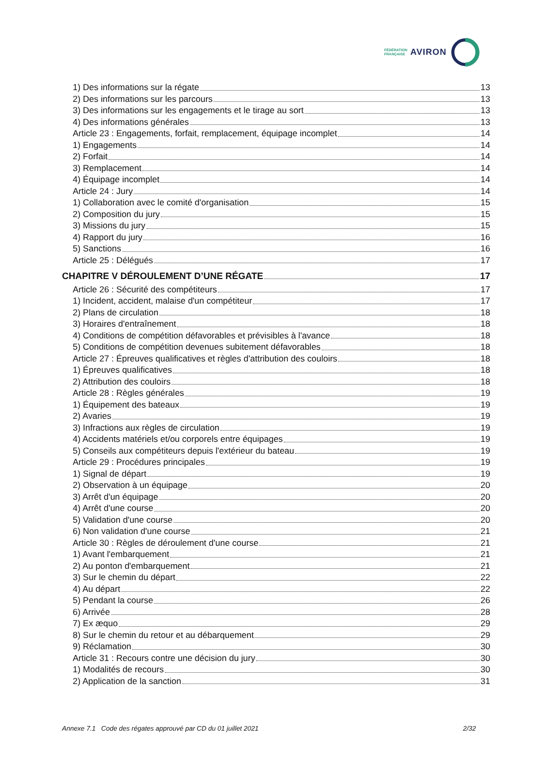FÉDÉRATION
FRANÇAISE
AVIRON
1) Des informations sur la régate 13
2) Des informations sur les parcours 13
3) Des informations sur les engagements et le tirage au sort 13
4) Des informations générales 13
Article 23 : Engagements, forfait, remplacement, équipage incomplet 14
1) Engagements 14
2) Forfait 14
3) Remplacement 14
4) Équipage incomplet 14
Article 24 : Jury 14
1) Collaboration avec le comité d'organisation 15
2) Composition du jury 15
3) Missions du jury 15
4) Rapport du jury 16
5) Sanctions 16
Article 25 : Délégués 17
CHAPITRE V DÉROULEMENT D’UNE RÉGATE 17
Article 26 : Sécurité des compétiteurs 17
1) Incident, accident, malaise d'un compétiteur 17
2) Plans de circulation 18
3) Horaires d'entraînement 18
4) Conditions de compétition défavorables et prévisibles à l'avance 18
5) Conditions de compétition devenues subitement défavorables 18
Article 27 : Épreuves qualificatives et règles d'attribution des couloirs 18
1) Épreuves qualificatives 18
2) Attribution des couloirs 18
Article 28 : Règles générales 19
1) Équipement des bateaux 19
2) Avaries 19
3) Infractions aux règles de circulation 19
4) Accidents matériels et/ou corporels entre équipages 19
5) Conseils aux compétiteurs depuis l'extérieur du bateau 19
Article 29 : Procédures principales 19
1) Signal de départ 19
2) Observation à un équipage 20
3) Arrêt d'un équipage 20
4) Arrêt d'une course 20
5) Validation d'une course 20
6) Non validation d'une course 21
Article 30 : Règles de déroulement d'une course 21
1) Avant l'embarquement 21
2) Au ponton d'embarquement 21
3) Sur le chemin du départ 22
4) Au départ 22
5) Pendant la course 26
6) Arrivée 28
7) Ex æquo 29
8) Sur le chemin du retour et au débarquement 29
9) Réclamation 30
Article 31 : Recours contre une décision du jury 30
1) Modalités de recours 30
2) Application de la sanction 31
Annexe 7.1 Code des régates approuvé par CD du 01 juillet 2021 2/32